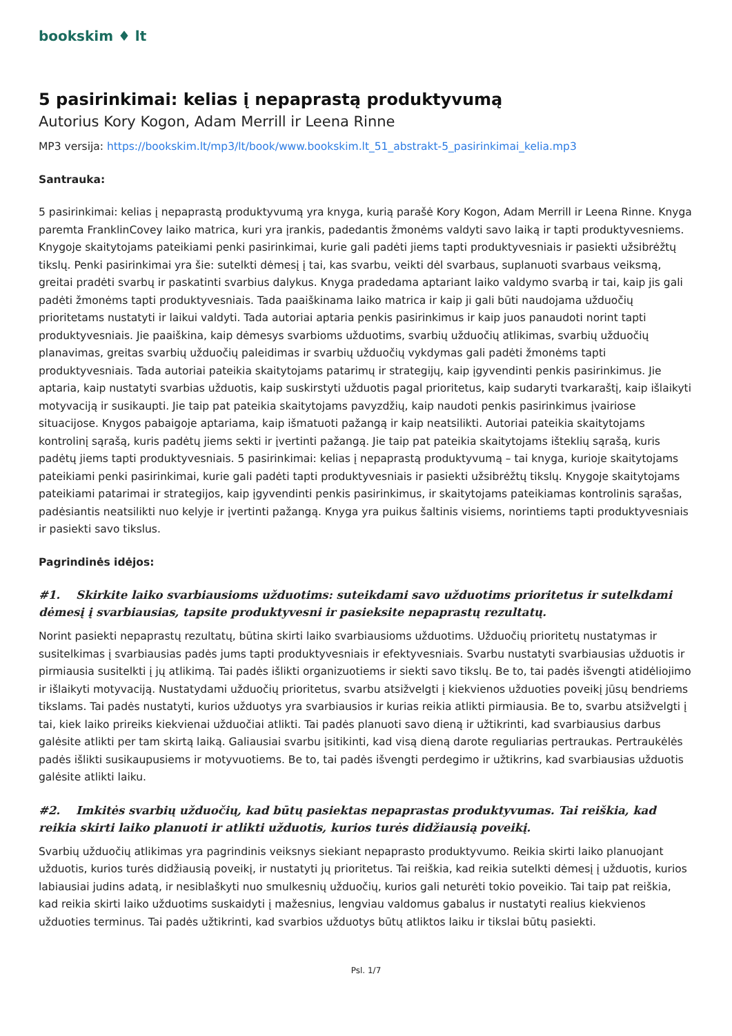bookskim ♦ lt
5 pasirinkimai: kelias į nepaprastą produktyvumą
Autorius Kory Kogon, Adam Merrill ir Leena Rinne
MP3 versija: https://bookskim.lt/mp3/lt/book/www.bookskim.lt_51_abstrakt-5_pasirinkimai_kelia.mp3
Santrauka:
5 pasirinkimai: kelias į nepaprastą produktyvumą yra knyga, kurią parašė Kory Kogon, Adam Merrill ir Leena Rinne. Knyga paremta FranklinCovey laiko matrica, kuri yra įrankis, padedantis žmonėms valdyti savo laiką ir tapti produktyvesniems. Knygoje skaitytojams pateikiami penki pasirinkimai, kurie gali padėti jiems tapti produktyvesniais ir pasiekti užsibrėžtų tikslų. Penki pasirinkimai yra šie: sutelkti dėmesį į tai, kas svarbu, veikti dėl svarbaus, suplanuoti svarbaus veiksmą, greitai pradėti svarbų ir paskatinti svarbius dalykus. Knyga pradedama aptariant laiko valdymo svarbą ir tai, kaip jis gali padėti žmonėms tapti produktyvesniais. Tada paaiškinama laiko matrica ir kaip ji gali būti naudojama užduočių prioritetams nustatyti ir laikui valdyti. Tada autoriai aptaria penkis pasirinkimus ir kaip juos panaudoti norint tapti produktyvesniais. Jie paaiškina, kaip dėmesys svarbioms užduotims, svarbių užduočių atlikimas, svarbių užduočių planavimas, greitas svarbių užduočių paleidimas ir svarbių užduočių vykdymas gali padėti žmonėms tapti produktyvesniais. Tada autoriai pateikia skaitytojams patarimų ir strategijų, kaip įgyvendinti penkis pasirinkimus. Jie aptaria, kaip nustatyti svarbias užduotis, kaip suskirstyti užduotis pagal prioritetus, kaip sudaryti tvarkaraštį, kaip išlaikyti motyvaciją ir susikaupti. Jie taip pat pateikia skaitytojams pavyzdžių, kaip naudoti penkis pasirinkimus įvairiose situacijose. Knygos pabaigoje aptariama, kaip išmatuoti pažangą ir kaip neatsilikti. Autoriai pateikia skaitytojams kontrolinį sąrašą, kuris padėtų jiems sekti ir įvertinti pažangą. Jie taip pat pateikia skaitytojams išteklių sąrašą, kuris padėtų jiems tapti produktyvesniais. 5 pasirinkimai: kelias į nepaprastą produktyvumą – tai knyga, kurioje skaitytojams pateikiami penki pasirinkimai, kurie gali padėti tapti produktyvesniais ir pasiekti užsibrėžtų tikslų. Knygoje skaitytojams pateikiami patarimai ir strategijos, kaip įgyvendinti penkis pasirinkimus, ir skaitytojams pateikiamas kontrolinis sąrašas, padėsiantis neatsilikti nuo kelyje ir įvertinti pažangą. Knyga yra puikus šaltinis visiems, norintiems tapti produktyvesniais ir pasiekti savo tikslus.
Pagrindinės idėjos:
#1. Skirkite laiko svarbiausioms užduotims: suteikdami savo užduotims prioritetus ir sutelkdami dėmesį į svarbiausias, tapsite produktyvesni ir pasieksite nepaprastų rezultatų.
Norint pasiekti nepaprastų rezultatų, būtina skirti laiko svarbiausioms užduotims. Užduočių prioritetų nustatymas ir susitelkimas į svarbiausias padės jums tapti produktyvesniais ir efektyvesniais. Svarbu nustatyti svarbiausias užduotis ir pirmiausia susitelkti į jų atlikimą. Tai padės išlikti organizuotiems ir siekti savo tikslų. Be to, tai padės išvengti atidėliojimo ir išlaikyti motyvaciją. Nustatydami užduočių prioritetus, svarbu atsižvelgti į kiekvienos užduoties poveikį jūsų bendriems tikslams. Tai padės nustatyti, kurios užduotys yra svarbiausios ir kurias reikia atlikti pirmiausia. Be to, svarbu atsižvelgti į tai, kiek laiko prireiks kiekvienai užduočiai atlikti. Tai padės planuoti savo dieną ir užtikrinti, kad svarbiausius darbus galėsite atlikti per tam skirtą laiką. Galiausiai svarbu įsitikinti, kad visą dieną darote reguliarias pertraukas. Pertraukėlės padės išlikti susikaupusiems ir motyvuotiems. Be to, tai padės išvengti perdegimo ir užtikrins, kad svarbiausias užduotis galėsite atlikti laiku.
#2. Imkitės svarbių užduočių, kad būtų pasiektas nepaprastas produktyvumas. Tai reiškia, kad reikia skirti laiko planuoti ir atlikti užduotis, kurios turės didžiausią poveikį.
Svarbių užduočių atlikimas yra pagrindinis veiksnys siekiant nepaprasto produktyvumo. Reikia skirti laiko planuojant užduotis, kurios turės didžiausią poveikį, ir nustatyti jų prioritetus. Tai reiškia, kad reikia sutelkti dėmesį į užduotis, kurios labiausiai judins adatą, ir nesiblaškyti nuo smulkesnių užduočių, kurios gali neturėti tokio poveikio. Tai taip pat reiškia, kad reikia skirti laiko užduotims suskaidyti į mažesnius, lengviau valdomus gabalus ir nustatyti realius kiekvienos užduoties terminus. Tai padės užtikrinti, kad svarbios užduotys būtų atliktos laiku ir tikslai būtų pasiekti.
Psl. 1/7